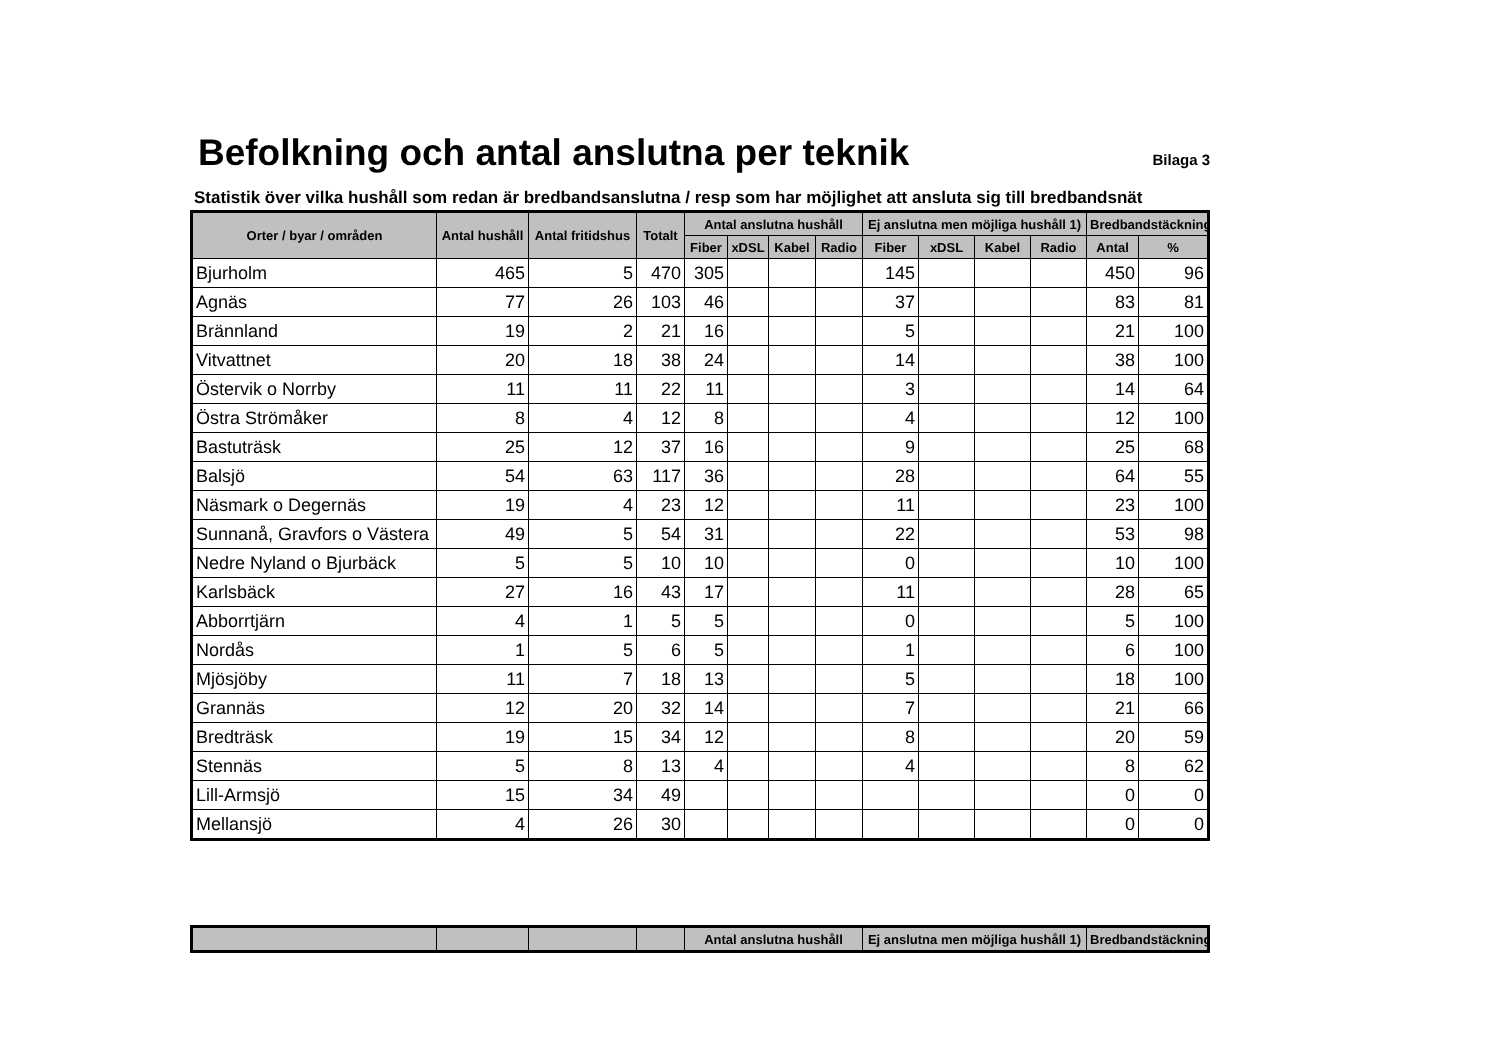Befolkning och antal anslutna per teknik Bilaga 3
Statistik över vilka hushåll som redan är bredbandsanslutna / resp som har möjlighet att ansluta sig till bredbandsnät
| Orter / byar / områden | Antal hushåll | Antal fritidshus | Totalt | Antal anslutna hushåll | | | | Ej anslutna men möjliga hushåll 1) | | | | Bredbandstäckning | |
| --- | --- | --- | --- | --- | --- | --- | --- | --- | --- | --- | --- | --- | --- |
| | | | | Fiber | xDSL | Kabel | Radio | Fiber | xDSL | Kabel | Radio | Antal | % |
| Bjurholm | 465 | 5 | 470 | 305 | | | | 145 | | | | 450 | 96 |
| Agnäs | 77 | 26 | 103 | 46 | | | | 37 | | | | 83 | 81 |
| Brännland | 19 | 2 | 21 | 16 | | | | 5 | | | | 21 | 100 |
| Vitvattnet | 20 | 18 | 38 | 24 | | | | 14 | | | | 38 | 100 |
| Östervik o Norrby | 11 | 11 | 22 | 11 | | | | 3 | | | | 14 | 64 |
| Östra Strömåker | 8 | 4 | 12 | 8 | | | | 4 | | | | 12 | 100 |
| Bastuträsk | 25 | 12 | 37 | 16 | | | | 9 | | | | 25 | 68 |
| Balsjö | 54 | 63 | 117 | 36 | | | | 28 | | | | 64 | 55 |
| Näsmark o Degernäs | 19 | 4 | 23 | 12 | | | | 11 | | | | 23 | 100 |
| Sunnanå, Gravfors o Västera | 49 | 5 | 54 | 31 | | | | 22 | | | | 53 | 98 |
| Nedre Nyland o Bjurbäck | 5 | 5 | 10 | 10 | | | | 0 | | | | 10 | 100 |
| Karlsbäck | 27 | 16 | 43 | 17 | | | | 11 | | | | 28 | 65 |
| Abborrtjärn | 4 | 1 | 5 | 5 | | | | 0 | | | | 5 | 100 |
| Nordås | 1 | 5 | 6 | 5 | | | | 1 | | | | 6 | 100 |
| Mjösjöby | 11 | 7 | 18 | 13 | | | | 5 | | | | 18 | 100 |
| Grannäs | 12 | 20 | 32 | 14 | | | | 7 | | | | 21 | 66 |
| Bredträsk | 19 | 15 | 34 | 12 | | | | 8 | | | | 20 | 59 |
| Stennäs | 5 | 8 | 13 | 4 | | | | 4 | | | | 8 | 62 |
| Lill-Armsjö | 15 | 34 | 49 | | | | | | | | | 0 | 0 |
| Mellansjö | 4 | 26 | 30 | | | | | | | | | 0 | 0 |
| | | | | Antal anslutna hushåll | Ej anslutna men möjliga hushåll 1) | Bredbandstäckning |
| --- | --- | --- | --- | --- | --- | --- |